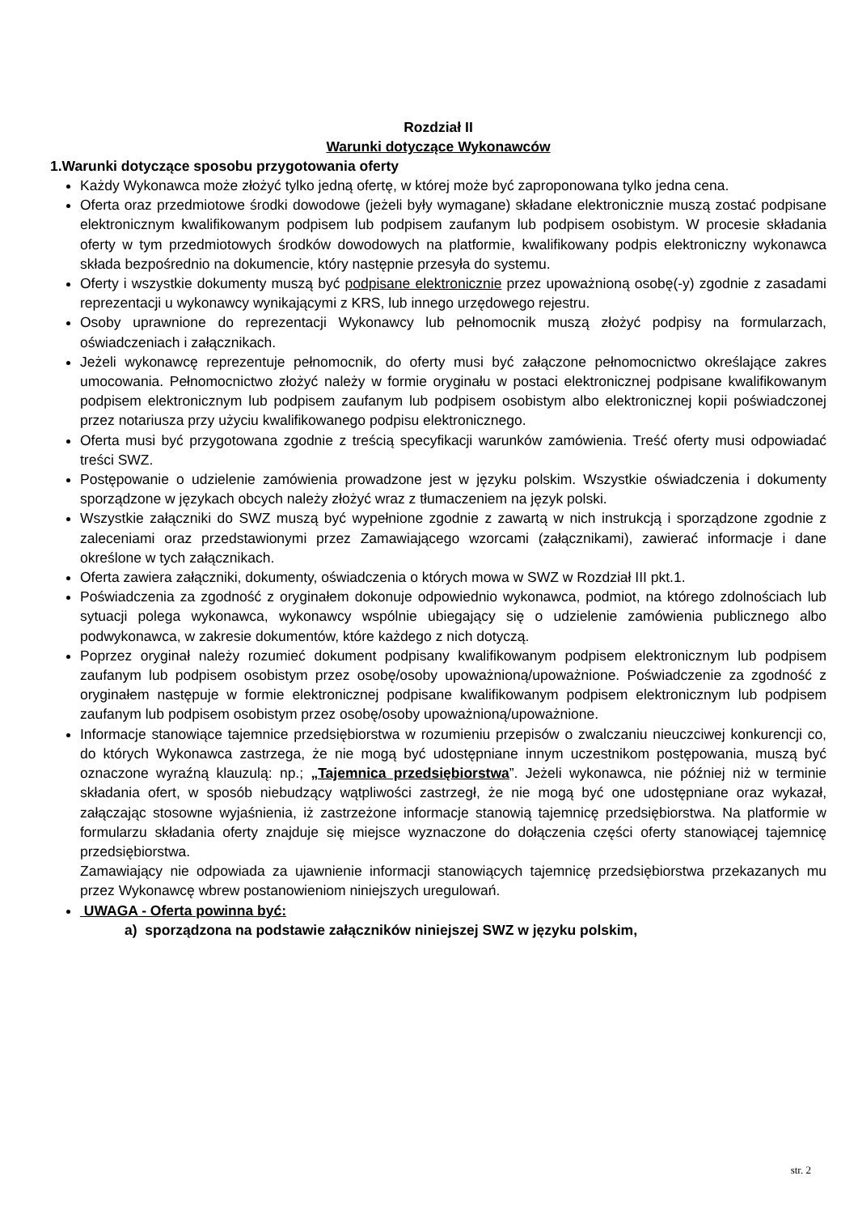Rozdział II
Warunki dotyczące Wykonawców
1.Warunki dotyczące sposobu przygotowania oferty
Każdy Wykonawca może złożyć tylko jedną ofertę, w której może być zaproponowana tylko jedna cena.
Oferta oraz przedmiotowe środki dowodowe (jeżeli były wymagane) składane elektronicznie muszą zostać podpisane elektronicznym kwalifikowanym podpisem lub podpisem zaufanym lub podpisem osobistym. W procesie składania oferty w tym przedmiotowych środków dowodowych na platformie, kwalifikowany podpis elektroniczny wykonawca składa bezpośrednio na dokumencie, który następnie przesyła do systemu.
Oferty i wszystkie dokumenty muszą być podpisane elektronicznie przez upoważnioną osobę(-y) zgodnie z zasadami reprezentacji u wykonawcy wynikającymi z KRS, lub innego urzędowego rejestru.
Osoby uprawnione do reprezentacji Wykonawcy lub pełnomocnik muszą złożyć podpisy na formularzach, oświadczeniach i załącznikach.
Jeżeli wykonawcę reprezentuje pełnomocnik, do oferty musi być załączone pełnomocnictwo określające zakres umocowania. Pełnomocnictwo złożyć należy w formie oryginału w postaci elektronicznej podpisane kwalifikowanym podpisem elektronicznym lub podpisem zaufanym lub podpisem osobistym albo elektronicznej kopii poświadczonej przez notariusza przy użyciu kwalifikowanego podpisu elektronicznego.
Oferta musi być przygotowana zgodnie z treścią specyfikacji warunków zamówienia. Treść oferty musi odpowiadać treści SWZ.
Postępowanie o udzielenie zamówienia prowadzone jest w języku polskim. Wszystkie oświadczenia i dokumenty sporządzone w językach obcych należy złożyć wraz z tłumaczeniem na język polski.
Wszystkie załączniki do SWZ muszą być wypełnione zgodnie z zawartą w nich instrukcją i sporządzone zgodnie z zaleceniami oraz przedstawionymi przez Zamawiającego wzorcami (załącznikami), zawierać informacje i dane określone w tych załącznikach.
Oferta zawiera załączniki, dokumenty, oświadczenia o których mowa w SWZ w Rozdział III pkt.1.
Poświadczenia za zgodność z oryginałem dokonuje odpowiednio wykonawca, podmiot, na którego zdolnościach lub sytuacji polega wykonawca, wykonawcy wspólnie ubiegający się o udzielenie zamówienia publicznego albo podwykonawca, w zakresie dokumentów, które każdego z nich dotyczą.
Poprzez oryginał należy rozumieć dokument podpisany kwalifikowanym podpisem elektronicznym lub podpisem zaufanym lub podpisem osobistym przez osobę/osoby upoważnioną/upoważnione. Poświadczenie za zgodność z oryginałem następuje w formie elektronicznej podpisane kwalifikowanym podpisem elektronicznym lub podpisem zaufanym lub podpisem osobistym przez osobę/osoby upoważnioną/upoważnione.
Informacje stanowiące tajemnice przedsiębiorstwa w rozumieniu przepisów o zwalczaniu nieuczciwej konkurencji co, do których Wykonawca zastrzega, że nie mogą być udostępniane innym uczestnikom postępowania, muszą być oznaczone wyraźną klauzulą: np.; „Tajemnica przedsiębiorstwa”. Jeżeli wykonawca, nie później niż w terminie składania ofert, w sposób niebudzący wątpliwości zastrzegł, że nie mogą być one udostępniane oraz wykazał, załączając stosowne wyjaśnienia, iż zastrzeżone informacje stanowią tajemnicę przedsiębiorstwa. Na platformie w formularzu składania oferty znajduje się miejsce wyznaczone do dołączenia części oferty stanowiącej tajemnicę przedsiębiorstwa.
Zamawiający nie odpowiada za ujawnienie informacji stanowiących tajemnicę przedsiębiorstwa przekazanych mu przez Wykonawcę wbrew postanowieniom niniejszych uregulowań.
UWAGA - Oferta powinna być:
a) sporządzona na podstawie załączników niniejszej SWZ w języku polskim,
str. 2